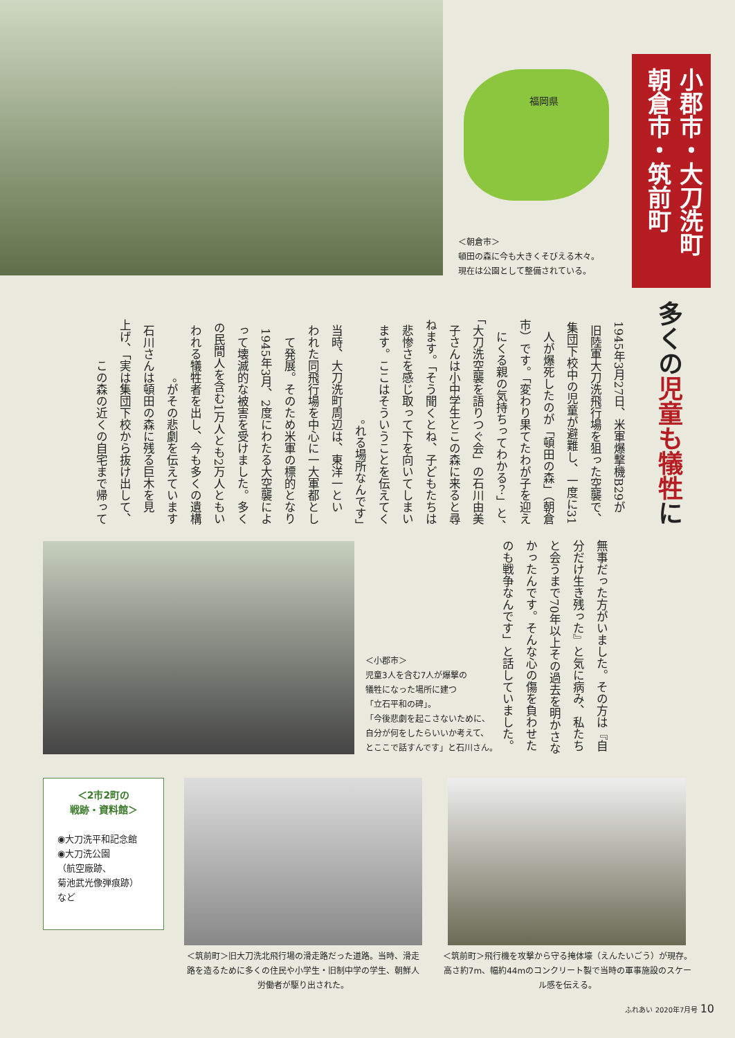福岡県
小郡市・大刀洗町 朝倉市・筑前町
＜朝倉市＞
頓田の森に今も大きくそびえる木々。
現在は公園として整備されている。
多くの児童も犠牲に
　1945年3月27日、米軍爆撃機B29が旧陸軍大刀洗飛行場を狙った空襲で、集団下校中の児童が避難し、一度に31人が爆死したのが「頓田の森」（朝倉市）です。「変わり果てたわが子を迎えにくる親の気持ちってわかる？」と、「大刀洗空襲を語りつぐ会」の石川由美子さんは小中学生とこの森に来ると尋ねます。「そう聞くとね、子どもたちは悲惨さを感じ取って下を向いてしまいます。ここはそういうことを伝えてくれる場所なんです」。
　当時、大刀洗町周辺は、東洋一といわれた同飛行場を中心に一大軍都として発展。そのため米軍の標的となり1945年3月、2度にわたる大空襲によって壊滅的な被害を受けました。多くの民間人を含む1万人とも2万人ともいわれる犠牲者を出し、今も多くの遺構がその悲劇を伝えています。
　石川さんは頓田の森に残る巨木を見上げ、「実は集団下校から抜け出して、この森の近くの自宅まで帰って
無事だった方がいました。その方は『自分だけ生き残った』と気に病み、私たちと会うまで70年以上その過去を明かさなかったんです。そんな心の傷を負わせたのも戦争なんです」と話していました。
＜小郡市＞
児童3人を含む7人が爆撃の
犠牲になった場所に建つ
「立石平和の碑」。
「今後悲劇を起こさないために、
自分が何をしたらいいか考えて、
とここで話すんです」と石川さん。
＜2市2町の
戦跡・資料館＞
◉大刀洗平和記念館
◉大刀洗公園
（航空廠跡、
菊池武光像弾痕跡）
など
＜筑前町＞旧大刀洗北飛行場の滑走路だった道路。当時、滑走路を造るために多くの住民や小学生・旧制中学の学生、朝鮮人労働者が駆り出された。
＜筑前町＞飛行機を攻撃から守る掩体壕（えんたいごう）が現存。高さ約7m、幅約44mのコンクリート製で当時の軍事施設のスケール感を伝える。
ふれあい 2020年7月号 10